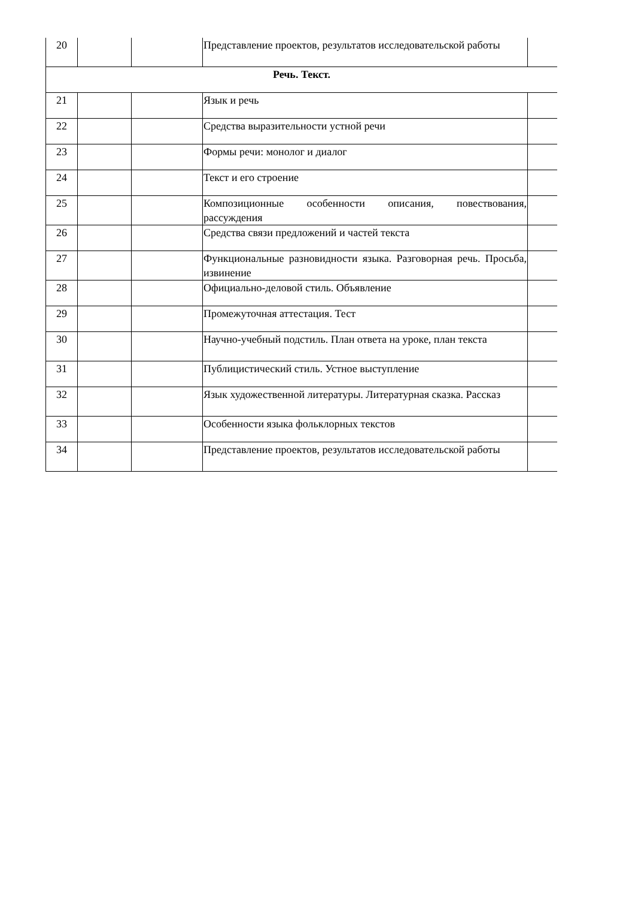| 20 | | | Представление проектов, результатов исследовательской работы | |
| Речь. Текст. | | | | |
| 21 | | | Язык и речь | |
| 22 | | | Средства выразительности устной речи | |
| 23 | | | Формы речи: монолог и диалог | |
| 24 | | | Текст и его строение | |
| 25 | | | Композиционные особенности описания, повествования, рассуждения | |
| 26 | | | Средства связи предложений и частей текста | |
| 27 | | | Функциональные разновидности языка. Разговорная речь. Просьба, извинение | |
| 28 | | | Официально-деловой стиль. Объявление | |
| 29 | | | Промежуточная аттестация. Тест | |
| 30 | | | Научно-учебный подстиль. План ответа на уроке, план текста | |
| 31 | | | Публицистический стиль. Устное выступление | |
| 32 | | | Язык художественной литературы. Литературная сказка. Рассказ | |
| 33 | | | Особенности языка фольклорных текстов | |
| 34 | | | Представление проектов, результатов исследовательской работы | |